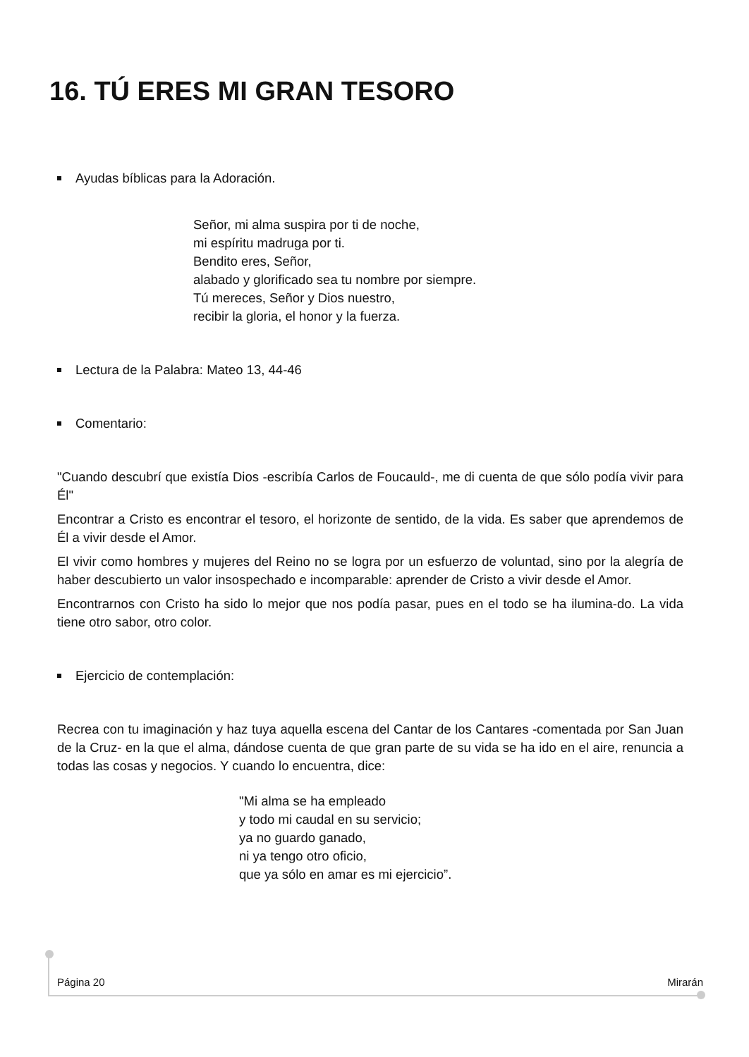16. TÚ ERES MI GRAN TESORO
Ayudas bíblicas para la Adoración.
Señor, mi alma suspira por ti de noche,
mi espíritu madruga por ti.
Bendito eres, Señor,
alabado y glorificado sea tu nombre por siempre.
Tú mereces, Señor y Dios nuestro,
recibir la gloria, el honor y la fuerza.
Lectura de la Palabra: Mateo 13, 44-46
Comentario:
"Cuando descubrí que existía Dios -escribía Carlos de Foucauld-, me di cuenta de que sólo podía vivir para Él"
Encontrar a Cristo es encontrar el tesoro, el horizonte de sentido, de la vida. Es saber que aprendemos de Él a vivir desde el Amor.
El vivir como hombres y mujeres del Reino no se logra por un esfuerzo de voluntad, sino por la alegría de haber descubierto un valor insospechado e incomparable: aprender de Cristo a vivir desde el Amor.
Encontrarnos con Cristo ha sido lo mejor que nos podía pasar, pues en el todo se ha ilumina-do. La vida tiene otro sabor, otro color.
Ejercicio de contemplación:
Recrea con tu imaginación y haz tuya aquella escena del Cantar de los Cantares -comentada por San Juan de la Cruz- en la que el alma, dándose cuenta de que gran parte de su vida se ha ido en el aire, renuncia a todas las cosas y negocios. Y cuando lo encuentra, dice:
"Mi alma se ha empleado
y todo mi caudal en su servicio;
ya no guardo ganado,
ni ya tengo otro oficio,
que ya sólo en amar es mi ejercicio”.
Página 20 Mirarán